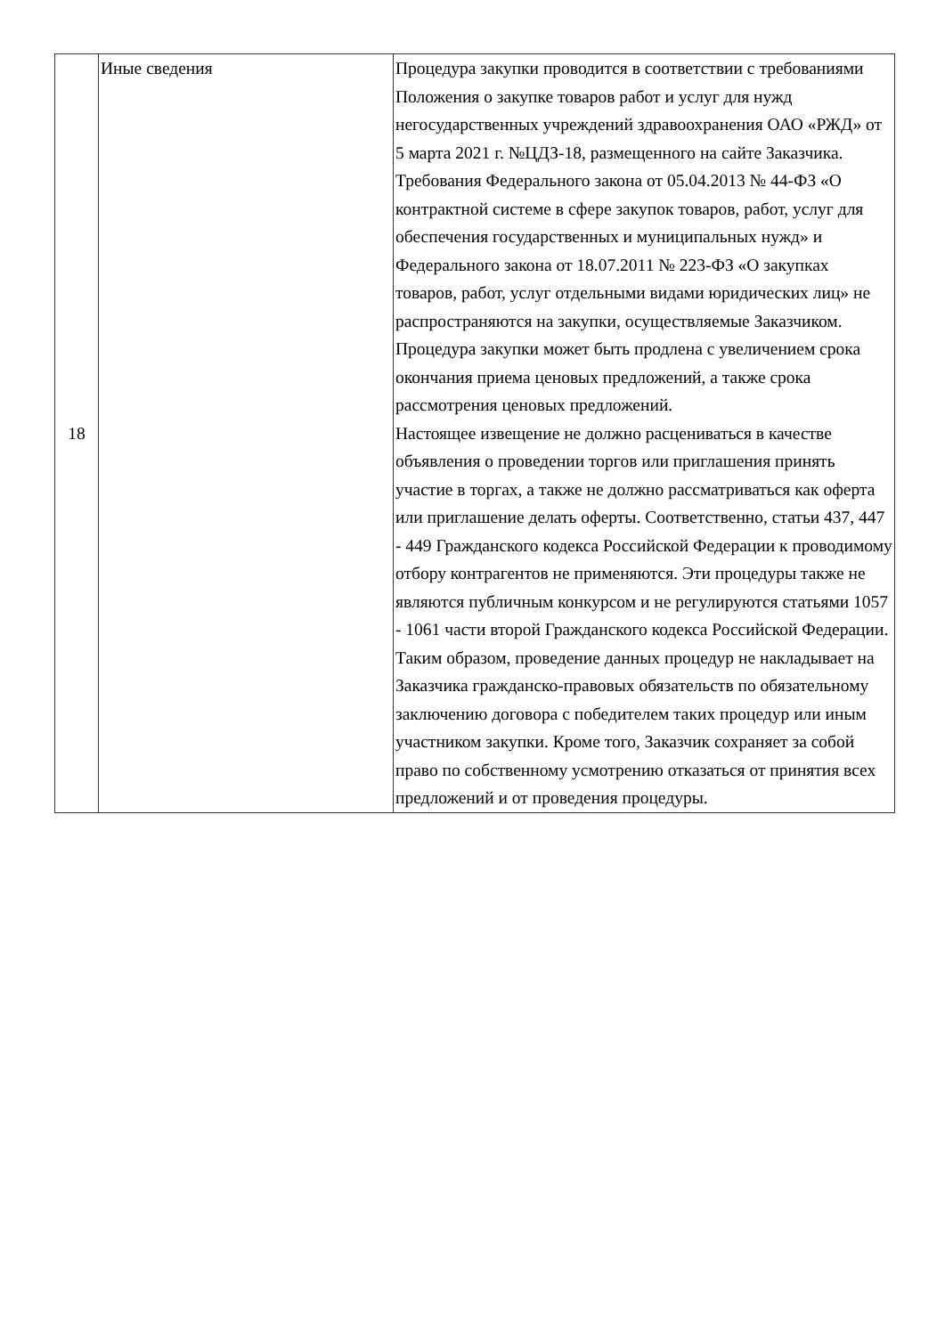| 18 | Иные сведения | Процедура закупки проводится в соответствии с требованиями Положения о закупке товаров работ и услуг для нужд негосударственных учреждений здравоохранения ОАО «РЖД» от 5 марта 2021 г. №ЦДЗ-18, размещенного на сайте Заказчика. Требования Федерального закона от 05.04.2013 № 44-ФЗ «О контрактной системе в сфере закупок товаров, работ, услуг для обеспечения государственных и муниципальных нужд» и Федерального закона от 18.07.2011 № 223-ФЗ «О закупках товаров, работ, услуг отдельными видами юридических лиц» не распространяются на закупки, осуществляемые Заказчиком. Процедура закупки может быть продлена с увеличением срока окончания приема ценовых предложений, а также срока рассмотрения ценовых предложений. Настоящее извещение не должно расцениваться в качестве объявления о проведении торгов или приглашения принять участие в торгах, а также не должно рассматриваться как оферта или приглашение делать оферты. Соответственно, статьи 437, 447 - 449 Гражданского кодекса Российской Федерации к проводимому отбору контрагентов не применяются. Эти процедуры также не являются публичным конкурсом и не регулируются статьями 1057 - 1061 части второй Гражданского кодекса Российской Федерации. Таким образом, проведение данных процедур не накладывает на Заказчика гражданско-правовых обязательств по обязательному заключению договора с победителем таких процедур или иным участником закупки. Кроме того, Заказчик сохраняет за собой право по собственному усмотрению отказаться от принятия всех предложений и от проведения процедуры. |